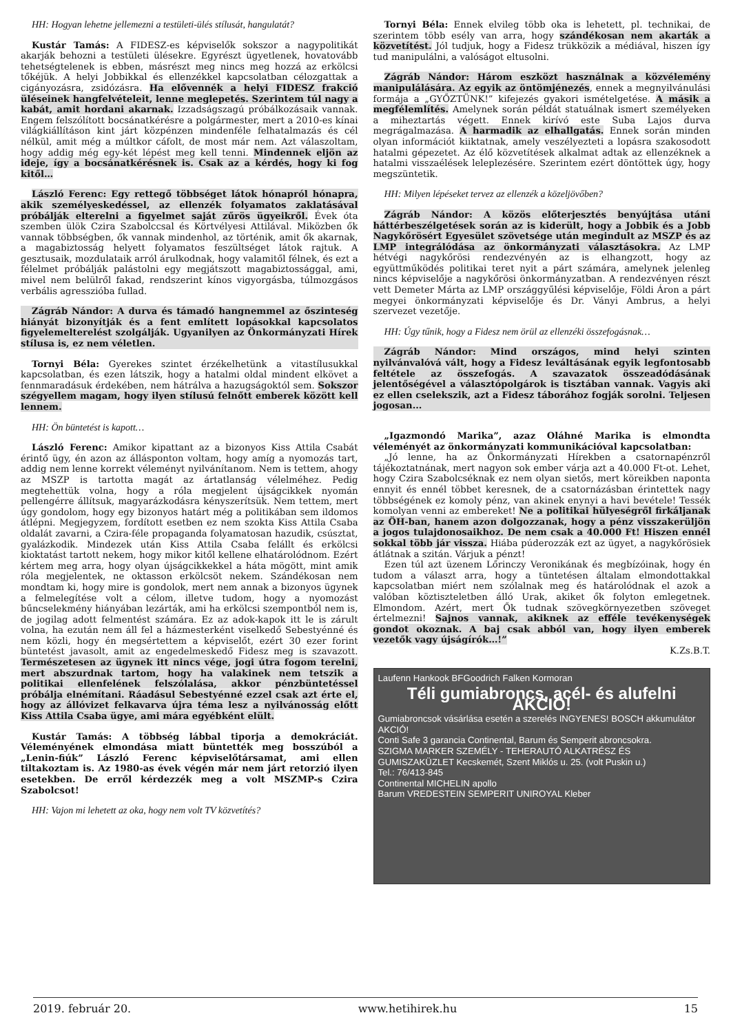HH: Hogyan lehetne jellemezni a testületi-ülés stílusát, hangulatát?
Kustár Tamás: A FIDESZ-es képviselők sokszor a nagypolitikát akarják behozni a testületi ülésekre. Egyrészt ügyetlenek, hovatovább tehetségtelenek is ebben, másrészt meg nincs meg hozzá az erkölcsi tőkéjük. A helyi Jobbikkal és ellenzékkel kapcsolatban célozgattak a cigányozásra, zsidózásra. Ha elővennék a helyi FIDESZ frakció üléseinek hangfelvételeit, lenne meglepetés. Szerintem túl nagy a kabát, amit hordani akarnak. Izzadságszagú próbálkozásaik vannak. Engem felszólított bocsánatkérésre a polgármester, mert a 2010-es kínai világkiállításon kint járt közpénzen mindenféle felhatalmazás és cél nélkül, amit még a múltkor cáfolt, de most már nem. Azt válaszoltam, hogy addig még egy-két lépést meg kell tenni. Mindennek eljön az ideje, így a bocsánatkérésnek is. Csak az a kérdés, hogy ki fog kitől…
László Ferenc: Egy rettegő többséget látok hónapról hónapra, akik személyeskedéssel, az ellenzék folyamatos zaklatásával próbálják elterelni a figyelmet saját zűrös ügyeikről. Évek óta szemben ülök Czira Szabolccsal és Körtvélyesi Attilával. Miközben ők vannak többségben, ők vannak mindenhol, az történik, amit ők akarnak, a magabiztosság helyett folyamatos feszültséget látok rajtuk. A gesztusaik, mozdulataik arról árulkodnak, hogy valamitől félnek, és ezt a félelmet próbálják palástolni egy megjátszott magabiztossággal, ami, mivel nem belülről fakad, rendszerint kínos vigyorgásba, túlmozgásos verbális agresszióba fullad.
Zágráb Nándor: A durva és támadó hangnemmel az őszinteség hiányát bizonyítják és a fent említett lopásokkal kapcsolatos figyelemelterelést szolgálják. Ugyanilyen az Önkormányzati Hírek stílusa is, ez nem véletlen.
Tornyi Béla: Gyerekes szintet érzékelhetünk a vitastílusukkal kapcsolatban, és ezen látszik, hogy a hatalmi oldal mindent elkövet a fennmaradásuk érdekében, nem hátrálva a hazugságoktól sem. Sokszor szégyellem magam, hogy ilyen stílusú felnőtt emberek között kell lennem.
HH: Ön büntetést is kapott…
László Ferenc: Amikor kipattant az a bizonyos Kiss Attila Csabát érintő ügy, én azon az állásponton voltam, hogy amíg a nyomozás tart, addig nem lenne korrekt véleményt nyilvánítanom. Nem is tettem, ahogy az MSZP is tartotta magát az ártatlanság vélelméhez. Pedig megtehettük volna, hogy a róla megjelent újságcikkek nyomán pellengérre állítsuk, magyarázkodásra kényszerítsük. Nem tettem, mert úgy gondolom, hogy egy bizonyos határt még a politikában sem ildomos átlépni. Megjegyzem, fordított esetben ez nem szokta Kiss Attila Csaba oldalát zavarni, a Czira-féle propaganda folyamatosan hazudik, csúsztat, gyalázkodik. Mindezek után Kiss Attila Csaba felállt és erkölcsi kioktatást tartott nekem, hogy mikor kitől kellene elhatárolódnom. Ezért kértem meg arra, hogy olyan újságcikkekkel a háta mögött, mint amik róla megjelentek, ne oktasson erkölcsöt nekem. Szándékosan nem mondtam ki, hogy mire is gondolok, mert nem annak a bizonyos ügynek a felmelegítése volt a célom, illetve tudom, hogy a nyomozást bűncselekmény hiányában lezárták, ami ha erkölcsi szempontból nem is, de jogilag adott felmentést számára. Ez az adok-kapok itt le is zárult volna, ha ezután nem áll fel a házmesterként viselkedő Sebestyénné és nem közli, hogy én megsértettem a képviselőt, ezért 30 ezer forint büntetést javasolt, amit az engedelmeskedő Fidesz meg is szavazott. Természetesen az ügynek itt nincs vége, jogi útra fogom terelni, mert abszurdnak tartom, hogy ha valakinek nem tetszik a politikai ellenfelének felszólalása, akkor pénzbüntetéssel próbálja elnémítani. Ráadásul Sebestyénné ezzel csak azt érte el, hogy az állóvizet felkavarva újra téma lesz a nyilvánosság előtt Kiss Attila Csaba ügye, ami mára egyébként elült.
Kustár Tamás: A többség lábbal tiporja a demokráciát. Véleményének elmondása miatt büntették meg bosszúból a „Lenin-fiúk” László Ferenc képviselőtársamat, ami ellen tiltakoztam is. Az 1980-as évek végén már nem járt retorzió ilyen esetekben. De erről kérdezzék meg a volt MSZMP-s Czira Szabolcsot!
HH: Vajon mi lehetett az oka, hogy nem volt TV közvetítés?
Tornyi Béla: Ennek elvileg több oka is lehetett, pl. technikai, de szerintem több esély van arra, hogy szándékosan nem akarták a közvetítést. Jól tudjuk, hogy a Fidesz trükközik a médiával, hiszen így tud manipulálni, a valóságot eltusolni.
Zágráb Nándor: Három eszközt használnak a közvélemény manipulálására. Az egyik az öntömjénezés, ennek a megnyilvánulási formája a „GYŐZTÜNK!” kifejezés gyakori ismételgetése. A másik a megfélemlítés. Amelynek során példát statuálnak ismert személyeken a miheztartás végett. Ennek kirívó este Suba Lajos durva megrágalmazása. A harmadik az elhallgatás. Ennek során minden olyan információt kiiktatnak, amely veszélyezteti a lopásra szakosodott hatalmi gépezetet. Az élő közvetítések alkalmat adtak az ellenzéknek a hatalmi visszaélések leleplezésére. Szerintem ezért döntöttek úgy, hogy megszüntetik.
HH: Milyen lépéseket tervez az ellenzék a közeljövőben?
Zágráb Nándor: A közös előterjesztés benyújtása utáni háttérbeszélgetések során az is kiderült, hogy a Jobbik és a Jobb Nagykőrösért Egyesület szövetsége után megindult az MSZP és az LMP integrálódása az önkormányzati választásokra. Az LMP hétvégi nagykőrösi rendezvényén az is elhangzott, hogy az együttműködés politikai teret nyit a párt számára, amelynek jelenleg nincs képviselője a nagykőrösi önkormányzatban. A rendezvényen részt vett Demeter Márta az LMP országgyűlési képviselője, Földi Áron a párt megyei önkormányzati képviselője és Dr. Ványi Ambrus, a helyi szervezet vezetője.
HH: Úgy tűnik, hogy a Fidesz nem örül az ellenzéki összefogásnak…
Zágráb Nándor: Mind országos, mind helyi szinten nyilvánvalóvá vált, hogy a Fidesz leváltásának egyik legfontosabb feltétele az összefogás. A szavazatok összeadódásának jelentőségével a választópolgárok is tisztában vannak. Vagyis aki ez ellen cselekszik, azt a Fidesz táborához fogják sorolni. Teljesen jogosan...
„Igazmondó Marika”, azaz Oláhné Marika is elmondta véleményét az önkormányzati kommunikációval kapcsolatban:
„Jó lenne, ha az Önkormányzati Hírekben a csatornapénzről tájékoztatnának, mert nagyon sok ember várja azt a 40.000 Ft-ot. Lehet, hogy Czira Szabolcséknak ez nem olyan sietős, mert köreikben naponta ennyit és ennél többet keresnek, de a csatornázásban érintettek nagy többségének ez komoly pénz, van akinek enynyi a havi bevétele! Tessék komolyan venni az embereket! Ne a politikai hülyeségről firkáljanak az ÖH-ban, hanem azon dolgozzanak, hogy a pénz visszakerüljön a jogos tulajdonosaikhoz. De nem csak a 40.000 Ft! Hiszen ennél sokkal több jár vissza. Hiába púderozzák ezt az ügyet, a nagykőrösiek átlátnak a szitán. Várjuk a pénzt!
Ezen túl azt üzenem Lőrinczy Veronikának és megbízóinak, hogy én tudom a választ arra, hogy a tüntetésen általam elmondottakkal kapcsolatban miért nem szólalnak meg és határolódnak el azok a valóban köztiszteletben álló Urak, akiket ők folyton emlegetnek. Elmondom. Azért, mert Ők tudnak szövegkörnyezetben szöveget értelmezni! Sajnos vannak, akiknek az efféle tevékenységek gondot okoznak. A baj csak abból van, hogy ilyen emberek vezetők vagy újságírók…!”
K.Zs.B.T.
Laufenn Hankook BFGoodrich Falken Kormoran
Téli gumiabroncs, acél- és alufelni AKCIÓ!
Gumiabroncsok vásárlása esetén a szerelés INGYENES! BOSCH akkumulátor AKCIÓ!
Conti Safe 3 garancia Continental, Barum és Semperit abroncsokra.
SZIGMA MARKER SZEMÉLY - TEHERAUTÓ ALKATRÉSZ ÉS GUMISZAKÜZLET Kecskemét, Szent Miklós u. 25. (volt Puskin u.)
Tel.: 76/413-845
Continental MICHELIN apollo
Barum VREDESTEIN SEMPERIT UNIROYAL Kleber
2019. február 20. www.hetihirek.hu 15